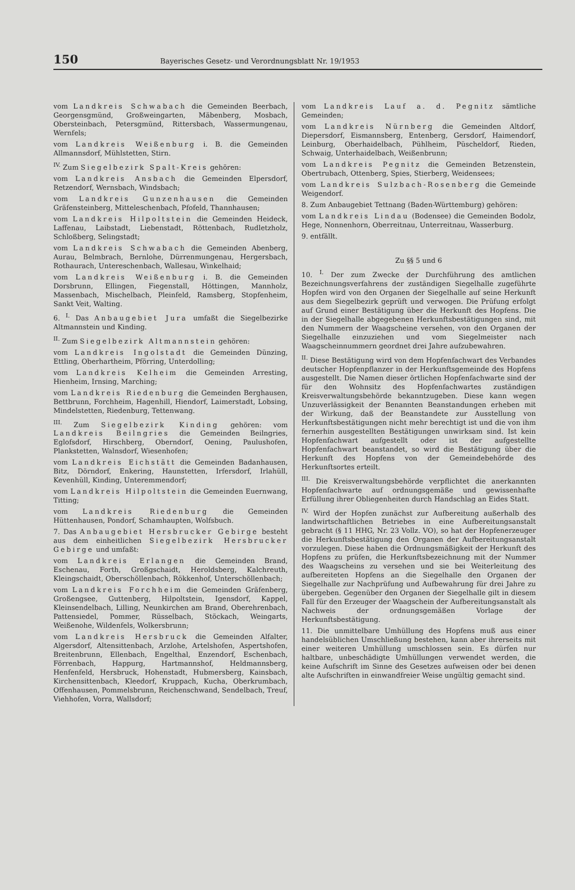150 Bayerisches Gesetz- und Verordnungsblatt Nr. 19/1953
vom Landkreis Schwabach die Gemeinden Beerbach, Georgensgmünd, Großweingarten, Mäbenberg, Mosbach, Obersteinbach, Petersgmünd, Rittersbach, Wassermungenau, Wernfels;
vom Landkreis Weißenburg i. B. die Gemeinden Allmannsdorf, Mühlstetten, Stirn.
<sup>IV.</sup> Zum Siegelbezirk Spalt-Kreis gehören:
vom Landkreis Ansbach die Gemeinden Elpersdorf, Retzendorf, Wernsbach, Windsbach;
vom Landkreis Gunzenhausen die Gemeinden Gräfensteinberg, Mitteleschenbach, Pfofeld, Thannhausen;
vom Landkreis Hilpoltstein die Gemeinden Heideck, Laffenau, Laibstadt, Liebenstadt, Röttenbach, Rudletzholz, Schloßberg, Selingstadt;
vom Landkreis Schwabach die Gemeinden Abenberg, Aurau, Belmbrach, Bernlohe, Dürrenmungenau, Hergersbach, Rothaurach, Untereschenbach, Wallesau, Winkelhaid;
vom Landkreis Weißenburg i. B. die Gemeinden Dorsbrunn, Ellingen, Fiegenstall, Höttingen, Mannholz, Massenbach, Mischelbach, Pleinfeld, Ramsberg, Stopfenheim, Sankt Veit, Walting.
6. <sup>I.</sup> Das Anbaugebiet Jura umfaßt die Siegelbezirke Altmannstein und Kinding.
<sup>II.</sup> Zum Siegelbezirk Altmannstein gehören:
vom Landkreis Ingolstadt die Gemeinden Dünzing, Ettling, Oberhartheim, Pförring, Unterdolling;
vom Landkreis Kelheim die Gemeinden Arresting, Hienheim, Irnsing, Marching;
vom Landkreis Riedenburg die Gemeinden Berghausen, Bettbrunn, Forchheim, Hagenhill, Hiendorf, Laimerstadt, Lobsing, Mindelstetten, Riedenburg, Tettenwang.
<sup>III.</sup> Zum Siegelbezirk Kinding gehören: vom Landkreis Beilngries die Gemeinden Beilngries, Eglofsdorf, Hirschberg, Oberndorf, Oening, Paulushofen, Plankstetten, Walnsdorf, Wiesenhofen;
vom Landkreis Eichstätt die Gemeinden Badanhausen, Bitz, Dörndorf, Enkering, Haunstetten, Irfersdorf, Irlahüll, Kevenhüll, Kinding, Unteremmendorf;
vom Landkreis Hilpoltstein die Gemeinden Euernwang, Titting;
vom Landkreis Riedenburg die Gemeinden Hüttenhausen, Pondorf, Schamhaupten, Wolfsbuch.
7. Das Anbaugebiet Hersbrucker Gebirge besteht aus dem einheitlichen Siegelbezirk Hersbrucker Gebirge und umfaßt:
vom Landkreis Erlangen die Gemeinden Brand, Eschenau, Forth, Großgschaidt, Heroldsberg, Kalchreuth, Kleingschaidt, Oberschöllenbach, Rökkenhof, Unterschöllenbach;
vom Landkreis Forchheim die Gemeinden Gräfenberg, Großengsee, Guttenberg, Hilpoltstein, Igensdorf, Kappel, Kleinsendelbach, Lilling, Neunkirchen am Brand, Oberehrenbach, Pattensiedel, Pommer, Rüsselbach, Stöckach, Weingarts, Weißenohe, Wildenfels, Wolkersbrunn;
vom Landkreis Hersbruck die Gemeinden Alfalter, Algersdorf, Altensittenbach, Arzlohe, Artelshofen, Aspertshofen, Breitenbrunn, Ellenbach, Engelthal, Enzendorf, Eschenbach, Förrenbach, Happurg, Hartmannshof, Heldmannsberg, Henfenfeld, Hersbruck, Hohenstadt, Hubmersberg, Kainsbach, Kirchensittenbach, Kleedorf, Kruppach, Kucha, Oberkrumbach, Offenhausen, Pommelsbrunn, Reichenschwand, Sendelbach, Treuf, Viehhofen, Vorra, Wallsdorf;
vom Landkreis Lauf a. d. Pegnitz sämtliche Gemeinden;
vom Landkreis Nürnberg die Gemeinden Altdorf, Diepersdorf, Eismannsberg, Entenberg, Gersdorf, Haimendorf, Leinburg, Oberhaidelbach, Pühlheim, Püscheldorf, Rieden, Schwaig, Unterhaidelbach, Weißenbrunn;
vom Landkreis Pegnitz die Gemeinden Betzenstein, Obertrubach, Ottenberg, Spies, Stierberg, Weidensees;
vom Landkreis Sulzbach-Rosenberg die Gemeinde Weigendorf.
8. Zum Anbaugebiet Tettnang (Baden-Württemburg) gehören:
vom Landkreis Lindau (Bodensee) die Gemeinden Bodolz, Hege, Nonnenhorn, Oberreitnau, Unterreitnau, Wasserburg.
9. entfällt.
Zu §§ 5 und 6
10. <sup>I.</sup> Der zum Zwecke der Durchführung des amtlichen Bezeichnungsverfahrens der zuständigen Siegelhalle zugeführte Hopfen wird von den Organen der Siegelhalle auf seine Herkunft aus dem Siegelbezirk geprüft und verwogen. Die Prüfung erfolgt auf Grund einer Bestätigung über die Herkunft des Hopfens. Die in der Siegelhalle abgegebenen Herkunftsbestätigungen sind, mit den Nummern der Waagscheine versehen, von den Organen der Siegelhalle einzuziehen und vom Siegelmeister nach Waagscheinnummern geordnet drei Jahre aufzubewahren.
<sup>II.</sup> Diese Bestätigung wird von dem Hopfenfachwart des Verbandes deutscher Hopfenpflanzer in der Herkunftsgemeinde des Hopfens ausgestellt. Die Namen dieser örtlichen Hopfenfachwarte sind der für den Wohnsitz des Hopfenfachwartes zuständigen Kreisverwaltungsbehörde bekanntzugeben. Diese kann wegen Unzuverlässigkeit der Benannten Beanstandungen erheben mit der Wirkung, daß der Beanstandete zur Ausstellung von Herkunftsbestätigungen nicht mehr berechtigt ist und die von ihm fernerhin ausgestellten Bestätigungen unwirksam sind. Ist kein Hopfenfachwart aufgestellt oder ist der aufgestellte Hopfenfachwart beanstandet, so wird die Bestätigung über die Herkunft des Hopfens von der Gemeindebehörde des Herkunftsortes erteilt.
<sup>III.</sup> Die Kreisverwaltungsbehörde verpflichtet die anerkannten Hopfenfachwarte auf ordnungsgemäße und gewissenhafte Erfüllung ihrer Obliegenheiten durch Handschlag an Eides Statt.
<sup>IV.</sup> Wird der Hopfen zunächst zur Aufbereitung außerhalb des landwirtschaftlichen Betriebes in eine Aufbereitungsanstalt gebracht (§ 11 HHG, Nr. 23 Vollz. VO), so hat der Hopfenerzeuger die Herkunftsbestätigung den Organen der Aufbereitungsanstalt vorzulegen. Diese haben die Ordnungsmäßigkeit der Herkunft des Hopfens zu prüfen, die Herkunftsbezeichnung mit der Nummer des Waagscheins zu versehen und sie bei Weiterleitung des aufbereiteten Hopfens an die Siegelhalle den Organen der Siegelhalle zur Nachprüfung und Aufbewahrung für drei Jahre zu übergeben. Gegenüber den Organen der Siegelhalle gilt in diesem Fall für den Erzeuger der Waagschein der Aufbereitungsanstalt als Nachweis der ordnungsgemäßen Vorlage der Herkunftsbestätigung.
11. Die unmittelbare Umhüllung des Hopfens muß aus einer handelsüblichen Umschließung bestehen, kann aber ihrerseits mit einer weiteren Umhüllung umschlossen sein. Es dürfen nur haltbare, unbeschädigte Umhüllungen verwendet werden, die keine Aufschrift im Sinne des Gesetzes aufweisen oder bei denen alte Aufschriften in einwandfreier Weise ungültig gemacht sind.